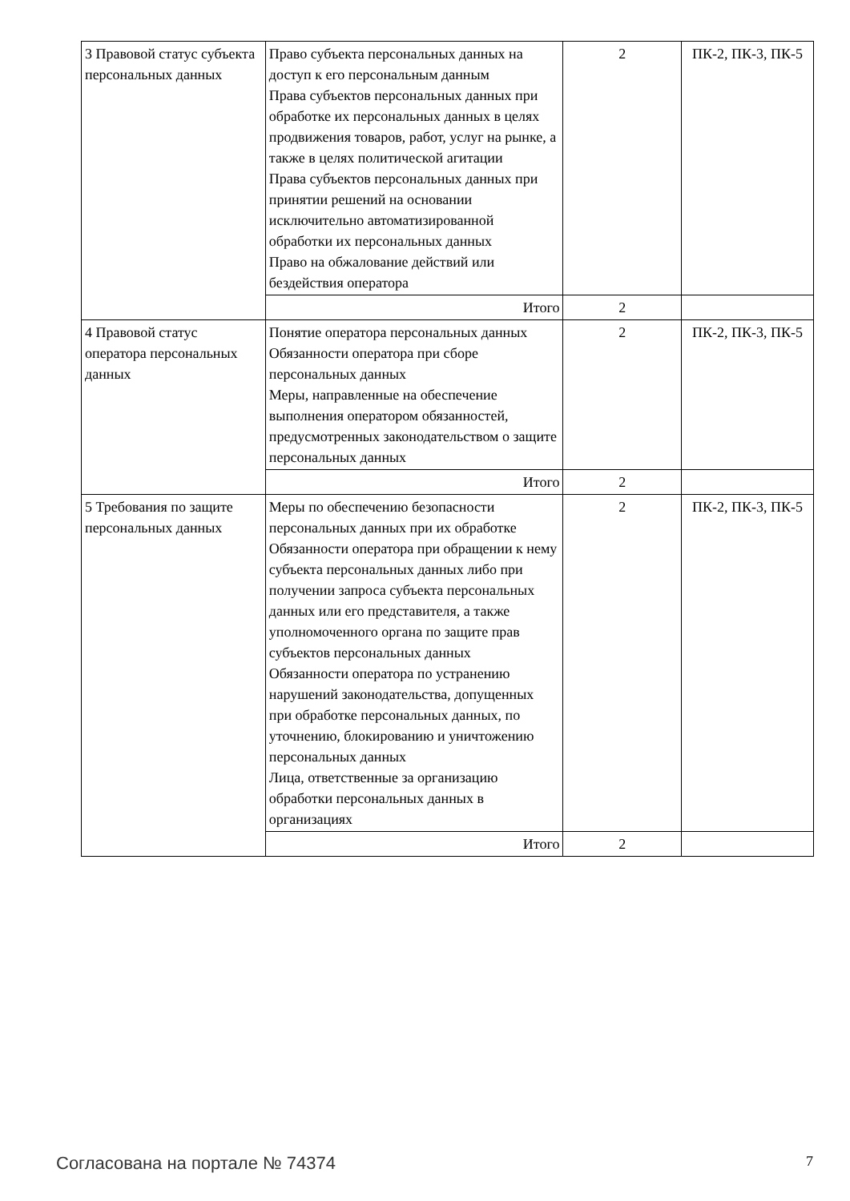| 3 Правовой статус субъекта персональных данных | Право субъекта персональных данных на доступ к его персональным данным Права субъектов персональных данных при обработке их персональных данных в целях продвижения товаров, работ, услуг на рынке, а также в целях политической агитации Права субъектов персональных данных при принятии решений на основании исключительно автоматизированной обработки их персональных данных Право на обжалование действий или бездействия оператора | 2 | ПК-2, ПК-3, ПК-5 |
| | Итого | 2 | |
| 4 Правовой статус оператора персональных данных | Понятие оператора персональных данных Обязанности оператора при сборе персональных данных Меры, направленные на обеспечение выполнения оператором обязанностей, предусмотренных законодательством о защите персональных данных | 2 | ПК-2, ПК-3, ПК-5 |
| | Итого | 2 | |
| 5 Требования по защите персональных данных | Меры по обеспечению безопасности персональных данных при их обработке Обязанности оператора при обращении к нему субъекта персональных данных либо при получении запроса субъекта персональных данных или его представителя, а также уполномоченного органа по защите прав субъектов персональных данных Обязанности оператора по устранению нарушений законодательства, допущенных при обработке персональных данных, по уточнению, блокированию и уничтожению персональных данных Лица, ответственные за организацию обработки персональных данных в организациях | 2 | ПК-2, ПК-3, ПК-5 |
| | Итого | 2 | |
Согласована на портале № 74374 7